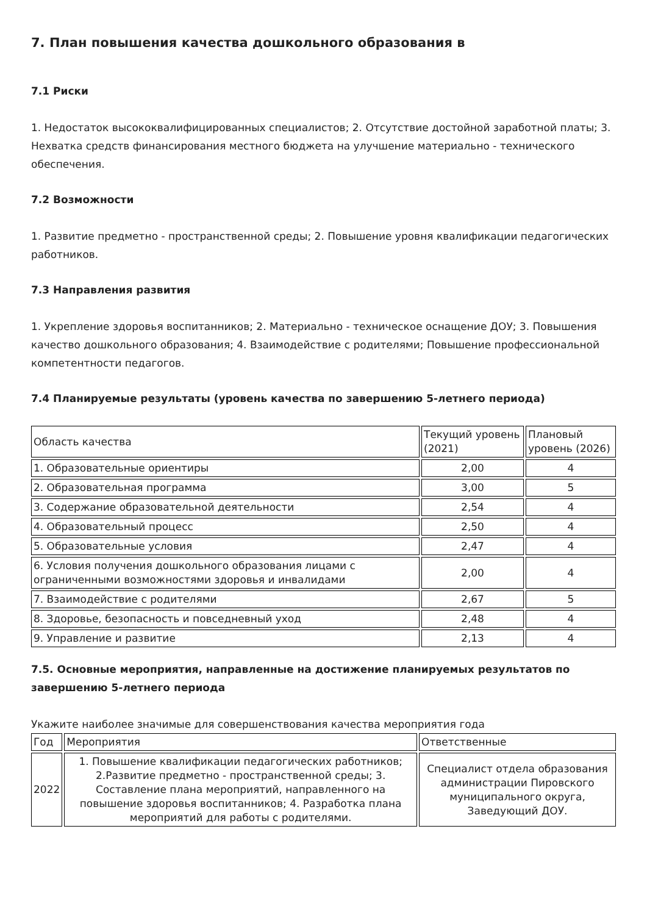7. План повышения качества дошкольного образования в
7.1 Риски
1. Недостаток высококвалифицированных специалистов; 2. Отсутствие достойной заработной платы; 3. Нехватка средств финансирования местного бюджета на улучшение материально - технического обеспечения.
7.2 Возможности
1. Развитие предметно - пространственной среды; 2. Повышение уровня квалификации педагогических работников.
7.3 Направления развития
1. Укрепление здоровья воспитанников; 2. Материально - техническое оснащение ДОУ; 3. Повышения качество дошкольного образования; 4. Взаимодействие с родителями; Повышение профессиональной компетентности педагогов.
7.4 Планируемые результаты (уровень качества по завершению 5-летнего периода)
| Область качества | Текущий уровень (2021) | Плановый уровень (2026) |
| 1. Образовательные ориентиры | 2,00 | 4 |
| 2. Образовательная программа | 3,00 | 5 |
| 3. Содержание образовательной деятельности | 2,54 | 4 |
| 4. Образовательный процесс | 2,50 | 4 |
| 5. Образовательные условия | 2,47 | 4 |
| 6. Условия получения дошкольного образования лицами с ограниченными возможностями здоровья и инвалидами | 2,00 | 4 |
| 7. Взаимодействие с родителями | 2,67 | 5 |
| 8. Здоровье, безопасность и повседневный уход | 2,48 | 4 |
| 9. Управление и развитие | 2,13 | 4 |
7.5. Основные мероприятия, направленные на достижение планируемых результатов по завершению 5-летнего периода
Укажите наиболее значимые для совершенствования качества мероприятия года
| Год | Мероприятия | Ответственные |
| 2022 | 1. Повышение квалификации педагогических работников; 2.Развитие предметно - пространственной среды; 3. Составление плана мероприятий, направленного на повышение здоровья воспитанников; 4. Разработка плана мероприятий для работы с родителями. | Специалист отдела образования администрации Пировского муниципального округа, Заведующий ДОУ. |